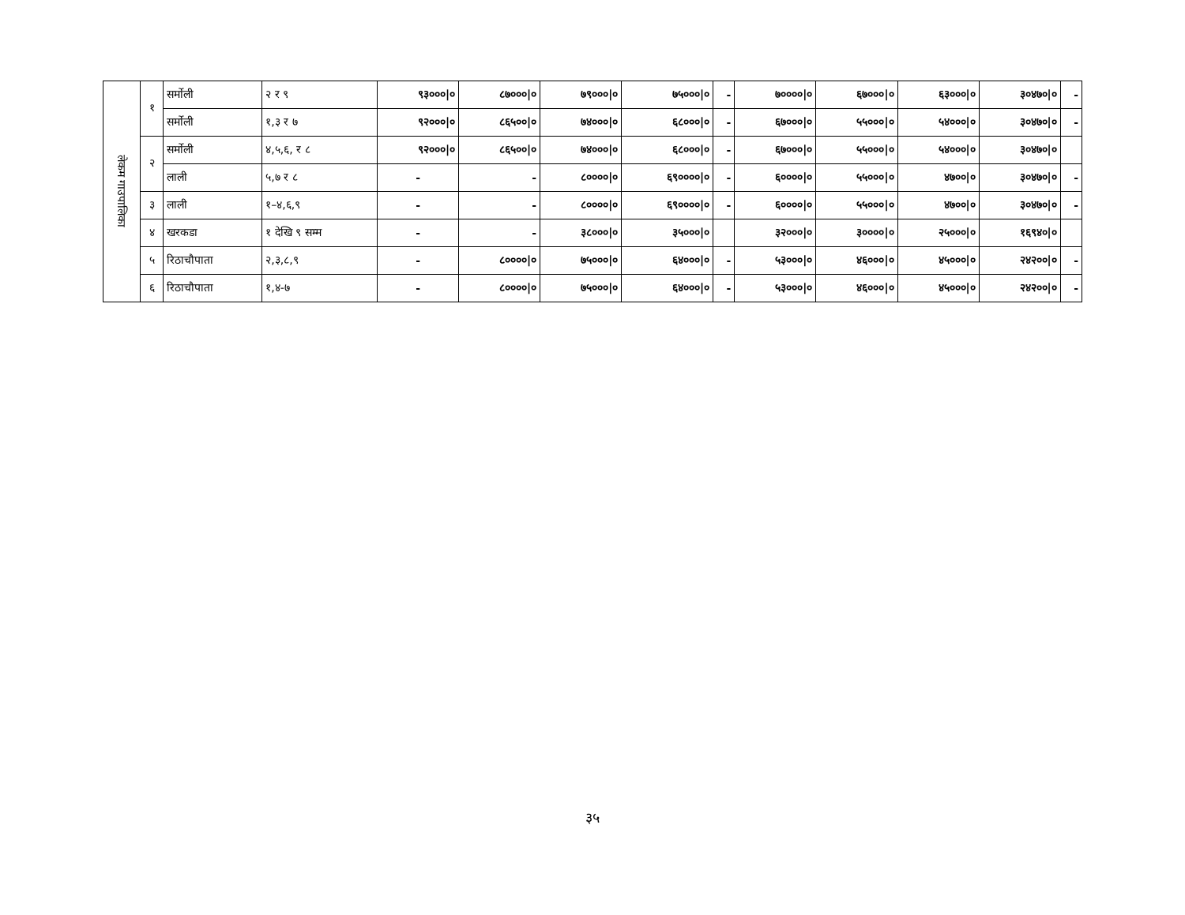| लेकम गाउपालिका | १ | सर्मोली | २ र ९ | ९३०००/० | ८७०००/० | ७९०००/० | ७५०००/० | - | ७००००/० | ६७०००/० | ६३०००/० | ३०४७०/० | - |
| | | सर्मोली | १,३ र ७ | ९२०००/० | ८६५००/० | ७४०००/० | ६८०००/० | - | ६७०००/० | ५५०००/० | ५४०००/० | ३०४७०/० | - |
| | २ | सर्मोली | ४,५,६, र ८ | ९२०००/० | ८६५००/० | ७४०००/० | ६८०००/० | - | ६७०००/० | ५५०००/० | ५४०००/० | ३०४७०/० | |
| | | लाली | ५,७ र ८ | - | - | ८००००/० | ६९००००/० | - | ६००००/० | ५५०००/० | ४७००/० | ३०४७०/० | - |
| | ३ | लाली | १–४,६,९ | - | - | ८००००/० | ६९००००/० | - | ६००००/० | ५५०००/० | ४७००/० | ३०४७०/० | - |
| | ४ | खरकडा | १ देखि ९ सम्म | - | - | ३८०००/० | ३५०००/० | | ३२०००/० | ३००००/० | २५०००/० | १६९४०/० | |
| | ५ | रिठाचौपाता | २,३,८,९ | - | ८००००/० | ७५०००/० | ६४०००/० | - | ५३०००/० | ४६०००/० | ४५०००/० | २४२००/० | - |
| | ६ | रिठाचौपाता | १,४-७ | - | ८००००/० | ७५०००/० | ६४०००/० | - | ५३०००/० | ४६०००/० | ४५०००/० | २४२००/० | - |
३५